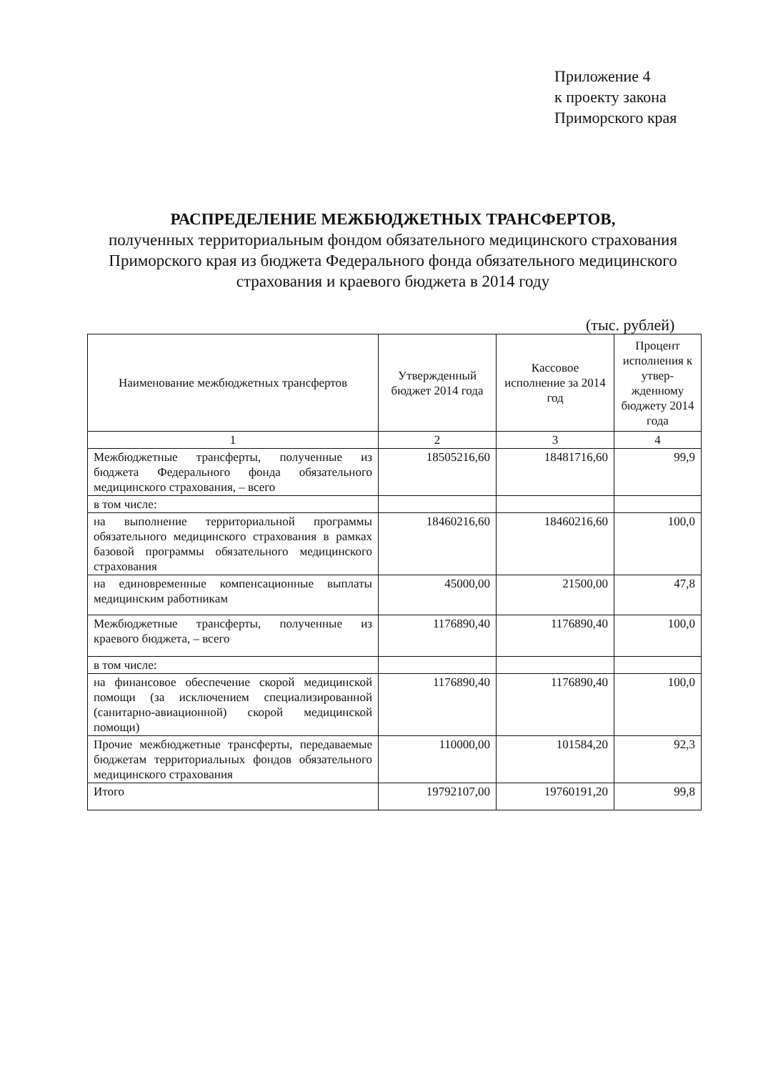Приложение 4
к проекту закона
Приморского края
РАСПРЕДЕЛЕНИЕ МЕЖБЮДЖЕТНЫХ ТРАНСФЕРТОВ,
полученных территориальным фондом обязательного медицинского страхования Приморского края из бюджета Федерального фонда обязательного медицинского страхования и краевого бюджета в 2014 году
(тыс. рублей)
| Наименование межбюджетных трансфертов | Утвержденный бюджет 2014 года | Кассовое исполнение за 2014 год | Процент исполнения к утвер-жденному бюджету 2014 года |
| --- | --- | --- | --- |
| 1 | 2 | 3 | 4 |
| Межбюджетные трансферты, полученные из бюджета Федерального фонда обязательного медицинского страхования, – всего | 18505216,60 | 18481716,60 | 99,9 |
| в том числе: | | | |
| на выполнение территориальной программы обязательного медицинского страхования в рамках базовой программы обязательного медицинского страхования | 18460216,60 | 18460216,60 | 100,0 |
| на единовременные компенсационные выплаты медицинским работникам | 45000,00 | 21500,00 | 47,8 |
| Межбюджетные трансферты, полученные из краевого бюджета, – всего | 1176890,40 | 1176890,40 | 100,0 |
| в том числе: | | | |
| на финансовое обеспечение скорой медицинской помощи (за исключением специализированной (санитарно-авиационной) скорой медицинской помощи) | 1176890,40 | 1176890,40 | 100,0 |
| Прочие межбюджетные трансферты, передаваемые бюджетам территориальных фондов обязательного медицинского страхования | 110000,00 | 101584,20 | 92,3 |
| Итого | 19792107,00 | 19760191,20 | 99,8 |